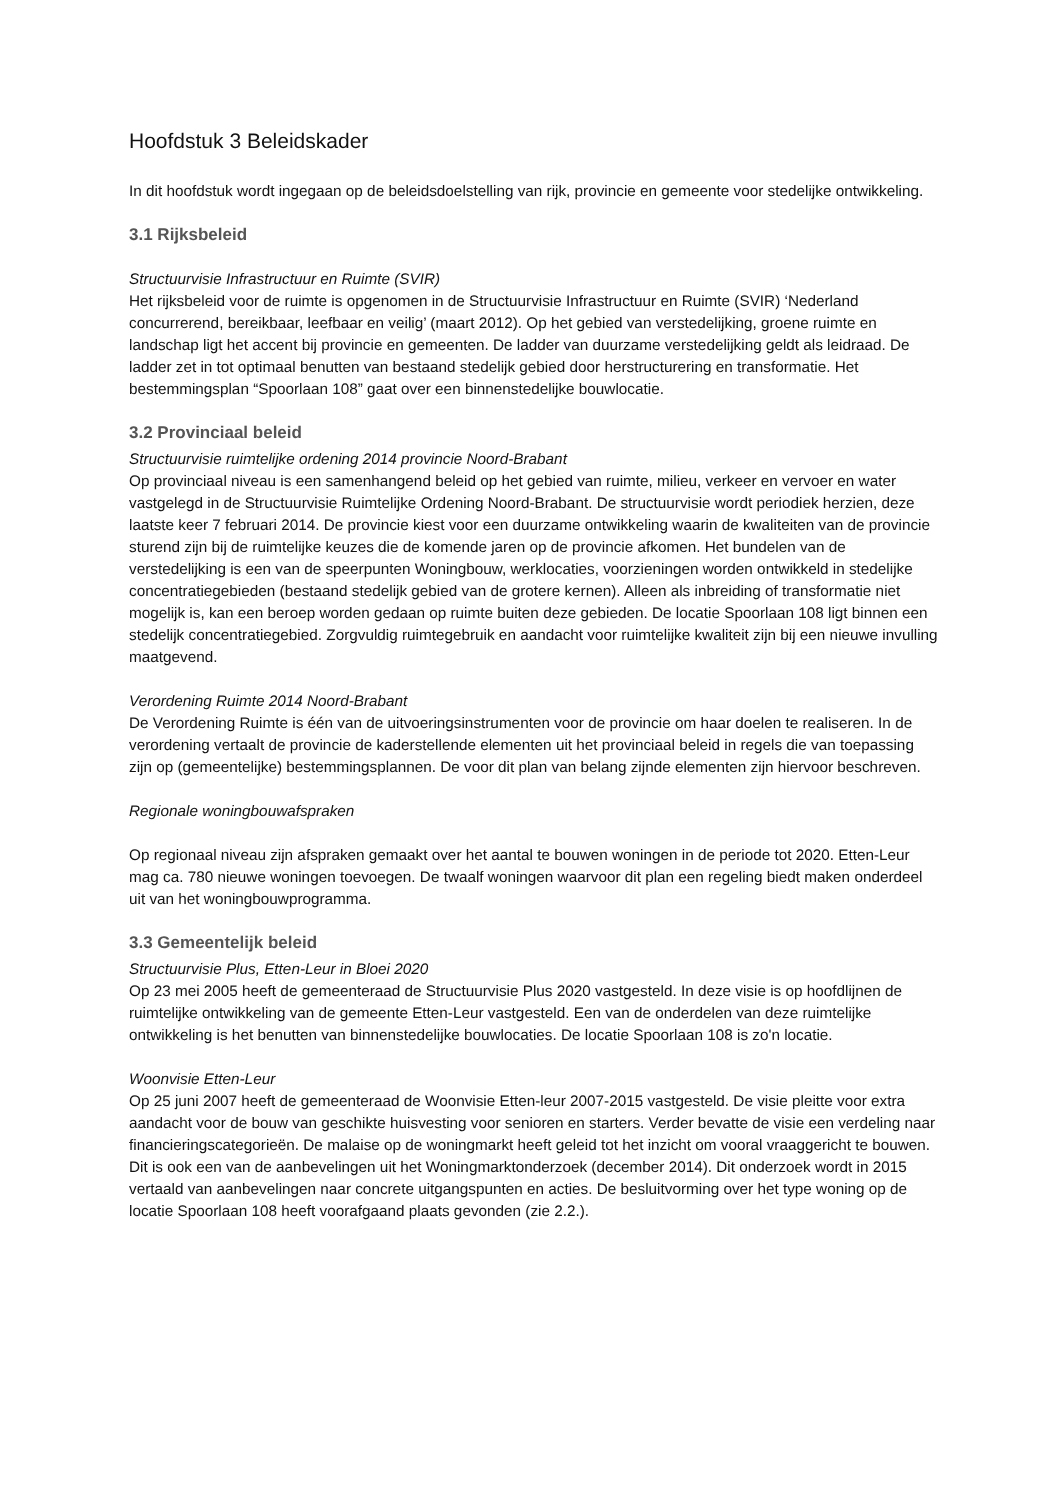Hoofdstuk 3 Beleidskader
In dit hoofdstuk wordt ingegaan op de beleidsdoelstelling van rijk, provincie en gemeente voor stedelijke ontwikkeling.
3.1 Rijksbeleid
Structuurvisie Infrastructuur en Ruimte (SVIR)
Het rijksbeleid voor de ruimte is opgenomen in de Structuurvisie Infrastructuur en Ruimte (SVIR) ‘Nederland concurrerend, bereikbaar, leefbaar en veilig’ (maart 2012). Op het gebied van verstedelijking, groene ruimte en landschap ligt het accent bij provincie en gemeenten. De ladder van duurzame verstedelijking geldt als leidraad. De ladder zet in tot optimaal benutten van bestaand stedelijk gebied door herstructurering en transformatie. Het bestemmingsplan “Spoorlaan 108” gaat over een binnenstedelijke bouwlocatie.
3.2 Provinciaal beleid
Structuurvisie ruimtelijke ordening 2014 provincie Noord-Brabant
Op provinciaal niveau is een samenhangend beleid op het gebied van ruimte, milieu, verkeer en vervoer en water vastgelegd in de Structuurvisie Ruimtelijke Ordening Noord-Brabant. De structuurvisie wordt periodiek herzien, deze laatste keer 7 februari 2014. De provincie kiest voor een duurzame ontwikkeling waarin de kwaliteiten van de provincie sturend zijn bij de ruimtelijke keuzes die de komende jaren op de provincie afkomen. Het bundelen van de verstedelijking is een van de speerpunten Woningbouw, werklocaties, voorzieningen worden ontwikkeld in stedelijke concentratiegebieden (bestaand stedelijk gebied van de grotere kernen). Alleen als inbreiding of transformatie niet mogelijk is, kan een beroep worden gedaan op ruimte buiten deze gebieden. De locatie Spoorlaan 108 ligt binnen een stedelijk concentratiegebied. Zorgvuldig ruimtegebruik en aandacht voor ruimtelijke kwaliteit zijn bij een nieuwe invulling maatgevend.
Verordening Ruimte 2014 Noord-Brabant
De Verordening Ruimte is één van de uitvoeringsinstrumenten voor de provincie om haar doelen te realiseren. In de verordening vertaalt de provincie de kaderstellende elementen uit het provinciaal beleid in regels die van toepassing zijn op (gemeentelijke) bestemmingsplannen. De voor dit plan van belang zijnde elementen zijn hiervoor beschreven.
Regionale woningbouwafspraken
Op regionaal niveau zijn afspraken gemaakt over het aantal te bouwen woningen in de periode tot 2020. Etten-Leur mag ca. 780 nieuwe woningen toevoegen. De twaalf woningen waarvoor dit plan een regeling biedt maken onderdeel uit van het woningbouwprogramma.
3.3 Gemeentelijk beleid
Structuurvisie Plus, Etten-Leur in Bloei 2020
Op 23 mei 2005 heeft de gemeenteraad de Structuurvisie Plus 2020 vastgesteld. In deze visie is op hoofdlijnen de ruimtelijke ontwikkeling van de gemeente Etten-Leur vastgesteld. Een van de onderdelen van deze ruimtelijke ontwikkeling is het benutten van binnenstedelijke bouwlocaties. De locatie Spoorlaan 108 is zo'n locatie.
Woonvisie Etten-Leur
Op 25 juni 2007 heeft de gemeenteraad de Woonvisie Etten-leur 2007-2015 vastgesteld. De visie pleitte voor extra aandacht voor de bouw van geschikte huisvesting voor senioren en starters. Verder bevatte de visie een verdeling naar financieringscategorieën. De malaise op de woningmarkt heeft geleid tot het inzicht om vooral vraaggericht te bouwen. Dit is ook een van de aanbevelingen uit het Woningmarktonderzoek (december 2014). Dit onderzoek wordt in 2015 vertaald van aanbevelingen naar concrete uitgangspunten en acties. De besluitvorming over het type woning op de locatie Spoorlaan 108 heeft voorafgaand plaats gevonden (zie 2.2.).